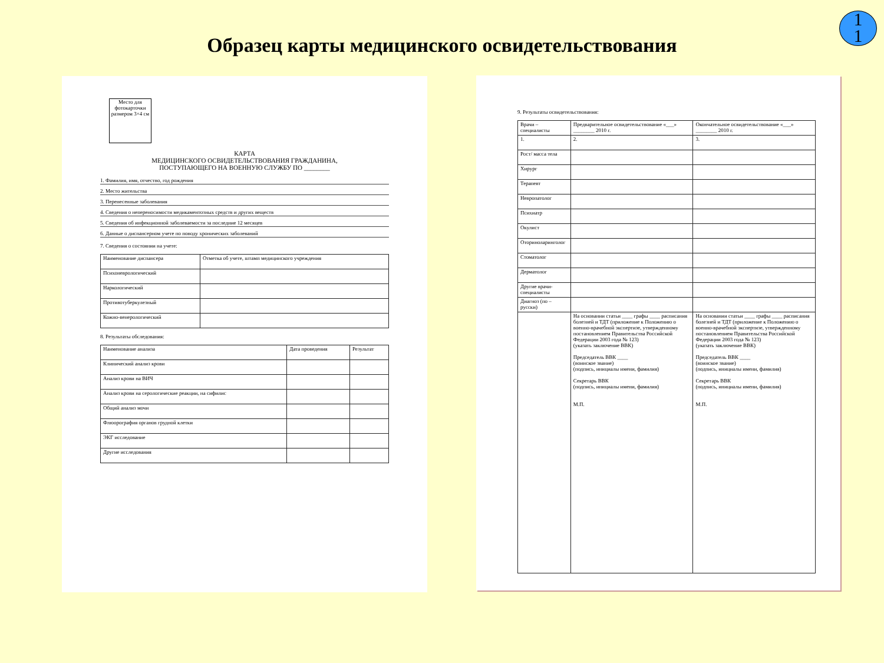Образец карты медицинского освидетельствования
1
1
Место для фотокарточки размером 3×4 см
КАРТА
МЕДИЦИНСКОГО ОСВИДЕТЕЛЬСТВОВАНИЯ ГРАЖДАНИНА,
ПОСТУПАЮЩЕГО НА ВОЕННУЮ СЛУЖБУ ПО ________
1. Фамилия, имя, отчество, год рождения
2. Место жительства
3. Перенесенные заболевания
4. Сведения о непереносимости медикаментозных средств и других веществ
5. Сведения об инфекционной заболеваемости за последние 12 месяцев
6. Данные о диспансерном учете по поводу хронических заболеваний
7. Сведения о состоянии на учете:
| Наименование диспансера | Отметка об учете, штамп медицинского учреждения |
| --- | --- |
| Психоневрологический | |
| Наркологический | |
| Противотуберкулезный | |
| Кожно-венерологический | |
8. Результаты обследования:
| Наименование анализа | Дата проведения | Результат |
| --- | --- | --- |
| Клинический анализ крови | | |
| Анализ крови на ВИЧ | | |
| Анализ крови на серологические реакции, на сифилис | | |
| Общий анализ мочи | | |
| Флюорография органов грудной клетки | | |
| ЭКГ исследование | | |
| Другие исследования | | |
9. Результаты освидетельствования:
| Врачи – специалисты | Предварительное освидетельствование «___» ________ 2010 г. | Окончательное освидетельствование «___» ________ 2010 г. |
| --- | --- | --- |
| 1. | 2. | 3. |
| Рост/ масса тела | | |
| Хирург | | |
| Терапевт | | |
| Невропатолог | | |
| Психиатр | | |
| Окулист | | |
| Оториноларинголог | | |
| Стоматолог | | |
| Дерматолог | | |
| Другие врачи-специалисты | | |
| Диагноз (по – русски) | | |
| | На основании статьи ____ графы ____ расписания болезней и ТДТ (приложение к Положению о военно-врачебной экспертизе, утвержденному постановлением Правительства Российской Федерации 2003 года № 123) (указать заключение ВВК) Председатель ВВК ____ (воинское звание) (подпись, инициалы имени, фамилия) Секретарь ВВК (подпись, инициалы имени, фамилия) М.П. | На основании статьи ____ графы ____ расписания болезней и ТДТ (приложение к Положению о военно-врачебной экспертизе, утвержденному постановлением Правительства Российской Федерации 2003 года № 123) (указать заключение ВВК) Председатель ВВК ____ (воинское звание) (подпись, инициалы имени, фамилия) Секретарь ВВК (подпись, инициалы имени, фамилия) М.П. |